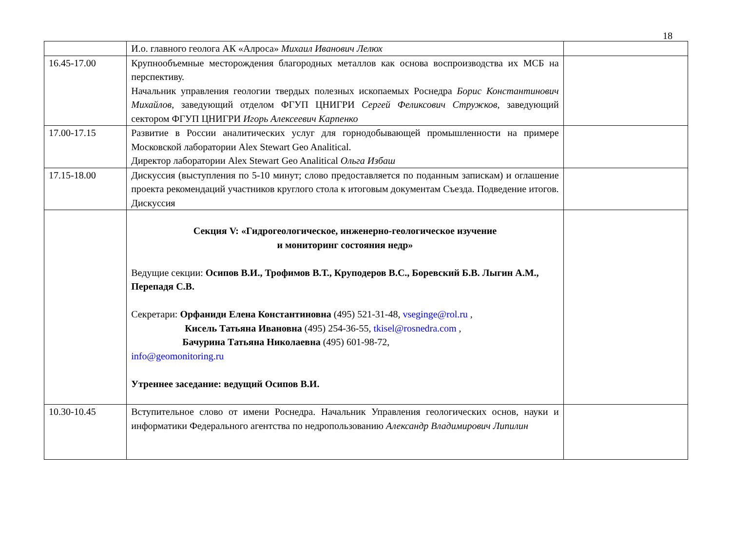18
| | И.о. главного геолога АК «Алроса» Михаил Иванович Лелюх | |
| 16.45-17.00 | Крупнообъемные месторождения благородных металлов как основа воспроизводства их МСБ на перспективу. Начальник управления геологии твердых полезных ископаемых Роснедра Борис Константинович Михайлов , заведующий отделом ФГУП ЦНИГРИ Сергей Феликсович Стружков , заведующий сектором ФГУП ЦНИГРИ Игорь Алексеевич Карпенко | |
| 17.00-17.15 | Развитие в России аналитических услуг для горнодобывающей промышленности на примере Московской лаборатории Alex Stewart Geo Analitical. Директор лаборатории Alex Stewart Geo Analitical Ольга Избаш | |
| 17.15-18.00 | Дискуссия (выступления по 5-10 минут; слово предоставляется по поданным запискам) и оглашение проекта рекомендаций участников круглого стола к итоговым документам Съезда. Подведение итогов. Дискуссия | |
| | Секция V: «Гидрогеологическое, инженерно-геологическое изучение и мониторинг состояния недр» Ведущие секции: Осипов В.И., Трофимов В.Т., Круподеров В.С., Боревский Б.В. Лыгин А.М., Перепадя С.В. Секретари: Орфаниди Елена Константиновна (495) 521-31-48, vseginge@rol.ru , Кисель Татьяна Ивановна (495) 254-36-55, tkisel@rosnedra.com , Бачурина Татьяна Николаевна (495) 601-98-72, info@geomonitoring.ru Утреннее заседание: ведущий Осипов В.И. | |
| 10.30-10.45 | Вступительное слово от имени Роснедра. Начальник Управления геологических основ, науки и информатики Федерального агентства по недропользованию Александр Владимирович Липилин | |